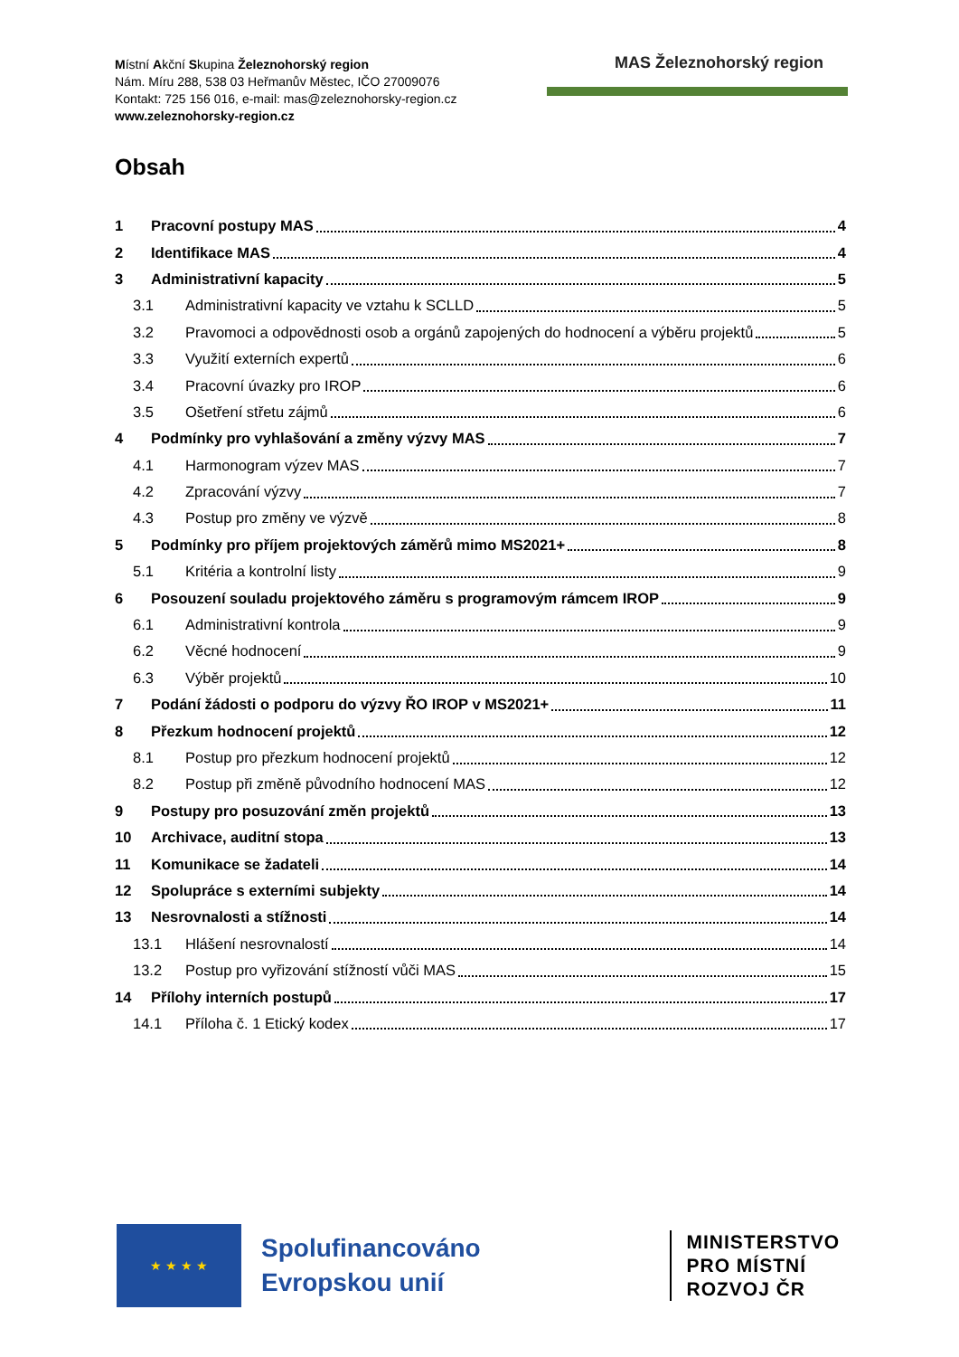Místní Akční Skupina Železnohorský region
Nám. Míru 288, 538 03 Heřmanův Městec, IČO 27009076
Kontakt: 725 156 016, e-mail: mas@zeleznohorsky-region.cz
www.zeleznohorsky-region.cz
MAS Železnohorský region
Obsah
1 Pracovní postupy MAS 4
2 Identifikace MAS 4
3 Administrativní kapacity 5
3.1 Administrativní kapacity ve vztahu k SCLLD 5
3.2 Pravomoci a odpovědnosti osob a orgánů zapojených do hodnocení a výběru projektů 5
3.3 Využití externích expertů 6
3.4 Pracovní úvazky pro IROP 6
3.5 Ošetření střetu zájmů 6
4 Podmínky pro vyhlašování a změny výzvy MAS 7
4.1 Harmonogram výzev MAS 7
4.2 Zpracování výzvy 7
4.3 Postup pro změny ve výzvě 8
5 Podmínky pro příjem projektových záměrů mimo MS2021+ 8
5.1 Kritéria a kontrolní listy 9
6 Posouzení souladu projektového záměru s programovým rámcem IROP 9
6.1 Administrativní kontrola 9
6.2 Věcné hodnocení 9
6.3 Výběr projektů 10
7 Podání žádosti o podporu do výzvy ŘO IROP v MS2021+ 11
8 Přezkum hodnocení projektů 12
8.1 Postup pro přezkum hodnocení projektů 12
8.2 Postup při změně původního hodnocení MAS 12
9 Postupy pro posuzování změn projektů 13
10 Archivace, auditní stopa 13
11 Komunikace se žadateli 14
12 Spolupráce s externími subjekty 14
13 Nesrovnalosti a stížnosti 14
13.1 Hlášení nesrovnalostí 14
13.2 Postup pro vyřizování stížností vůči MAS 15
14 Přílohy interních postupů 17
14.1 Příloha č. 1 Etický kodex 17
★ ★ ★ ★
Spolufinancováno
Evropskou unií
MINISTERSTVO
PRO MÍSTNÍ
ROZVOJ ČR